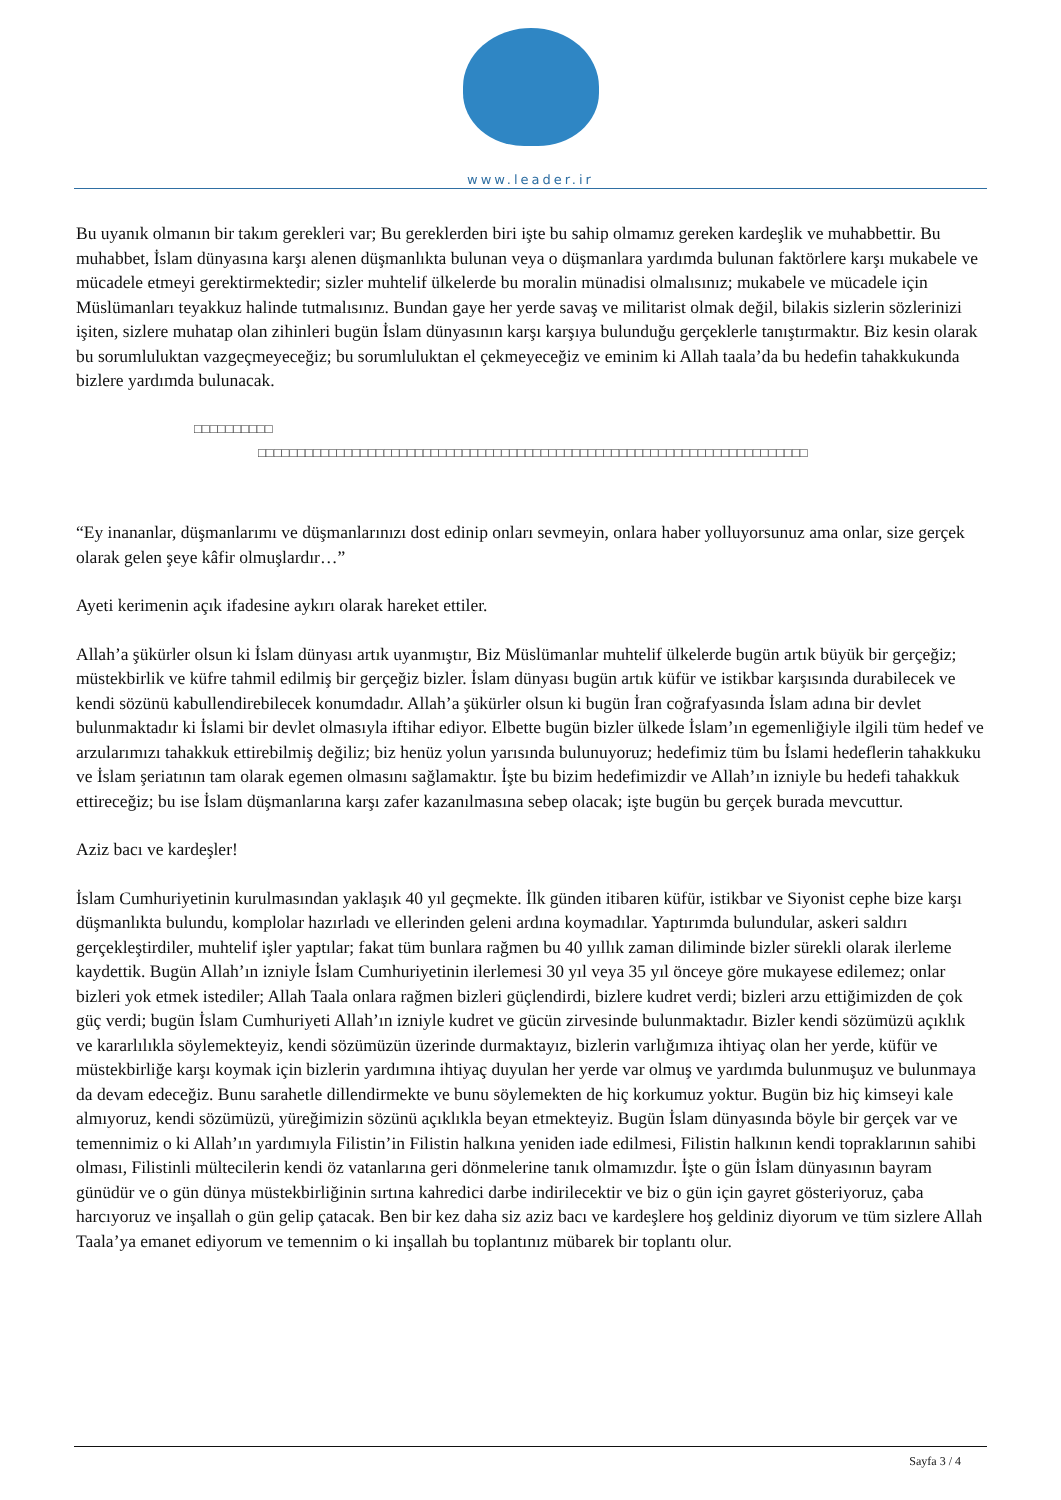www.leader.ir
Bu uyanık olmanın bir takım gerekleri var; Bu gereklerden biri işte bu sahip olmamız gereken kardeşlik ve muhabbettir. Bu muhabbet, İslam dünyasına karşı alenen düşmanlıkta bulunan veya o düşmanlara yardımda bulunan faktörlere karşı mukabele ve mücadele etmeyi gerektirmektedir; sizler muhtelif ülkelerde bu moralin münadisi olmalısınız; mukabele ve mücadele için Müslümanları teyakkuz halinde tutmalısınız. Bundan gaye her yerde savaş ve militarist olmak değil, bilakis sizlerin sözlerinizi işiten, sizlere muhatap olan zihinleri bugün İslam dünyasının karşı karşıya bulunduğu gerçeklerle tanıştırmaktır. Biz kesin olarak bu sorumluluktan vazgeçmeyeceğiz; bu sorumluluktan el çekmeyeceğiz ve eminim ki Allah taala’da bu hedefin tahakkukunda bizlere yardımda bulunacak.
□□□□□□□□□□
□□□□□□□□□□□□□□□□□□□□□□□□□□□□□□□□□□□□□□□□□□□□□□□□□□□□□□□□□□□□□□□□□□□□□□
□
“Ey inananlar, düşmanlarımı ve düşmanlarınızı dost edinip onları sevmeyin, onlara haber yolluyorsunuz ama onlar, size gerçek olarak gelen şeye kâfir olmuşlardır…”
Ayeti kerimenin açık ifadesine aykırı olarak hareket ettiler.
Allah’a şükürler olsun ki İslam dünyası artık uyanmıştır, Biz Müslümanlar muhtelif ülkelerde bugün artık büyük bir gerçeğiz; müstekbirlik ve küfre tahmil edilmiş bir gerçeğiz bizler. İslam dünyası bugün artık küfür ve istikbar karşısında durabilecek ve kendi sözünü kabullendirebilecek konumdadır. Allah’a şükürler olsun ki bugün İran coğrafyasında İslam adına bir devlet bulunmaktadır ki İslami bir devlet olmasıyla iftihar ediyor. Elbette bugün bizler ülkede İslam’ın egemenliğiyle ilgili tüm hedef ve arzularımızı tahakkuk ettirebilmiş değiliz; biz henüz yolun yarısında bulunuyoruz; hedefimiz tüm bu İslami hedeflerin tahakkuku ve İslam şeriatının tam olarak egemen olmasını sağlamaktır. İşte bu bizim hedefimizdir ve Allah’ın izniyle bu hedefi tahakkuk ettireceğiz; bu ise İslam düşmanlarına karşı zafer kazanılmasına sebep olacak; işte bugün bu gerçek burada mevcuttur.
Aziz bacı ve kardeşler!
İslam Cumhuriyetinin kurulmasından yaklaşık 40 yıl geçmekte. İlk günden itibaren küfür, istikbar ve Siyonist cephe bize karşı düşmanlıkta bulundu, komplolar hazırladı ve ellerinden geleni ardına koymadılar. Yaptırımda bulundular, askeri saldırı gerçekleştirdiler, muhtelif işler yaptılar; fakat tüm bunlara rağmen bu 40 yıllık zaman diliminde bizler sürekli olarak ilerleme kaydettik. Bugün Allah’ın izniyle İslam Cumhuriyetinin ilerlemesi 30 yıl veya 35 yıl önceye göre mukayese edilemez; onlar bizleri yok etmek istediler; Allah Taala onlara rağmen bizleri güçlendirdi, bizlere kudret verdi; bizleri arzu ettiğimizden de çok güç verdi; bugün İslam Cumhuriyeti Allah’ın izniyle kudret ve gücün zirvesinde bulunmaktadır. Bizler kendi sözümüzü açıklık ve kararlılıkla söylemekteyiz, kendi sözümüzün üzerinde durmaktayız, bizlerin varlığımıza ihtiyaç olan her yerde, küfür ve müstekbirliğe karşı koymak için bizlerin yardımına ihtiyaç duyulan her yerde var olmuş ve yardımda bulunmuşuz ve bulunmaya da devam edeceğiz. Bunu sarahetle dillendirmekte ve bunu söylemekten de hiç korkumuz yoktur. Bugün biz hiç kimseyi kale almıyoruz, kendi sözümüzü, yüreğimizin sözünü açıklıkla beyan etmekteyiz. Bugün İslam dünyasında böyle bir gerçek var ve temennimiz o ki Allah’ın yardımıyla Filistin’in Filistin halkına yeniden iade edilmesi, Filistin halkının kendi topraklarının sahibi olması, Filistinli mültecilerin kendi öz vatanlarına geri dönmelerine tanık olmamızdır. İşte o gün İslam dünyasının bayram günüdür ve o gün dünya müstekbirliğinin sırtına kahredici darbe indirilecektir ve biz o gün için gayret gösteriyoruz, çaba harcıyoruz ve inşallah o gün gelip çatacak. Ben bir kez daha siz aziz bacı ve kardeşlere hoş geldiniz diyorum ve tüm sizlere Allah Taala’ya emanet ediyorum ve temennim o ki inşallah bu toplantınız mübarek bir toplantı olur.
Sayfa 3 / 4